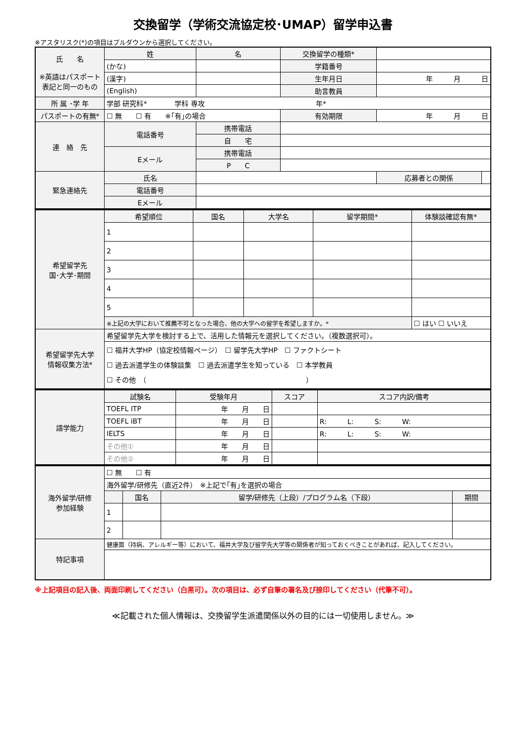交換留学（学術交流協定校･UMAP）留学申込書
※アスタリスク(*)の項目はプルダウンから選択してください。
| 氏 名 ※英語はパスポート表記と同一のもの | 姓 | 名 | 交換留学の種類* | | |
| | (かな) | | 学籍番号 | | |
| | (漢字) | | 生年月日 | 年 月 日 | |
| | (English) | | 助言教員 | | |
| 所 属 ･学 年 | 学部 研究科* 学科 専攻 年* | | | | |
| パスポートの有無* | ☐ 無 ☐ 有 ※｢有｣の場合 | | 有効期限 | 年 月 日 | |
| 連 絡 先 | 電話番号 | 携帯電話 | | | |
| | | 自 宅 | | | |
| | Eメール | 携帯電話 | | | |
| | | P C | | | |
| 緊急連絡先 | 氏名 | | | 応募者との関係 | |
| | 電話番号 | | | | |
| | Eメール | | | | |
| 希望留学先 国･大学･期間 | 希望順位 | 国名 | 大学名 | 留学期間* | 体験談確認有無* |
| | 1 | | | | |
| | 2 | | | | |
| | 3 | | | | |
| | 4 | | | | |
| | 5 | | | | |
| | ※上記の大学において推薦不可となった場合、他の大学への留学を希望しますか。* | | | | ☐ はい ☐ いいえ |
| 希望留学先大学 情報収集方法* | 希望留学先大学を検討する上で、活用した情報元を選択してください。（複数選択可）。 | | | | |
| | ☐ 福井大学HP（協定校情報ページ） ☐ 留学先大学HP ☐ ファクトシート ☐ 過去派遣学生の体験談集 ☐ 過去派遣学生を知っている ☐ 本学教員 ☐ その他 （ ） | | | | |
| 語学能力 | 試験名 | 受験年月 | スコア | スコア内訳/備考 |
| | TOEFL ITP | 年 月 日 | | |
| | TOEFL iBT | 年 月 日 | | R: L: S: W: |
| | IELTS | 年 月 日 | | R: L: S: W: |
| | その他① | 年 月 日 | | |
| | その他② | 年 月 日 | | |
| 海外留学/研修 参加経験 | ☐ 無 ☐ 有 | | | |
| | 海外留学/研修先（直近2件） ※上記で｢有｣を選択の場合 | | | |
| | | 国名 | 留学/研修先（上段）/プログラム名（下段） | 期間 |
| | 1 | | | |
| | 2 | | | |
| 特記事項 | 健康面（持病、アレルギー等）において、福井大学及び留学先大学等の関係者が知っておくべきことがあれば、記入してください。 | | | |
※上記項目の記入後、両面印刷してください（白黒可）。次の項目は、必ず自筆の署名及び捺印してください（代筆不可）。
≪記載された個人情報は、交換留学生派遣関係以外の目的には一切使用しません。≫